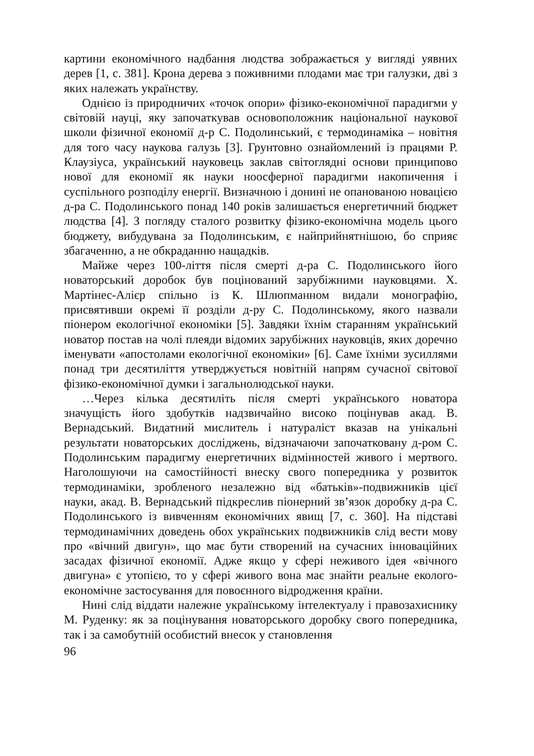картини економічного надбання людства зображається у вигляді уявних дерев [1, с. 381]. Крона дерева з поживними плодами має три галузки, дві з яких належать українству.
Однією із природничих «точок опори» фізико-економічної парадигми у світовій науці, яку започаткував основоположник національної наукової школи фізичної економії д-р С. Подолинський, є термодинаміка – новітня для того часу наукова галузь [3]. Грунтовно ознайомлений із працями Р. Клаузіуса, український науковець заклав світоглядні основи принципово нової для економії як науки ноосферної парадигми накопичення і суспільного розподілу енергії. Визначною і донині не опанованою новацією д-ра С. Подолинського понад 140 років залишається енергетичний бюджет людства [4]. З погляду сталого розвитку фізико-економічна модель цього бюджету, вибудувана за Подолинським, є найприйнятнішою, бо сприяє збагаченню, а не обкраданню нащадків.
Майже через 100-ліття після смерті д-ра С. Подолинського його новаторський доробок був поцінований зарубіжними науковцями. Х. Мартінес-Алієр спільно із К. Шлюпманном видали монографію, присвятивши окремі її розділи д-ру С. Подолинському, якого назвали піонером екологічної економіки [5]. Завдяки їхнім старанням український новатор постав на чолі плеяди відомих зарубіжних науковців, яких доречно іменувати «апостолами екологічної економіки» [6]. Саме їхніми зусиллями понад три десятиліття утверджується новітній напрям сучасної світової фізико-економічної думки і загальнолюдської науки.
…Через кілька десятиліть після смерті українського новатора значущість його здобутків надзвичайно високо поцінував акад. В. Вернадський. Видатний мислитель і натураліст вказав на унікальні результати новаторських досліджень, відзначаючи започатковану д-ром С. Подолинським парадигму енергетичних відмінностей живого і мертвого. Наголошуючи на самостійності внеску свого попередника у розвиток термодинаміки, зробленого незалежно від «батьків»-подвижників цієї науки, акад. В. Вернадський підкреслив піонерний зв’язок доробку д-ра С. Подолинського із вивченням економічних явищ [7, с. 360]. На підставі термодинамічних доведень обох українських подвижників слід вести мову про «вічний двигун», що має бути створений на сучасних інноваційних засадах фізичної економії. Адже якщо у сфері неживого ідея «вічного двигуна» є утопією, то у сфері живого вона має знайти реальне еколого-економічне застосування для повоєнного відродження країни.
Нині слід віддати належне українському інтелектуалу і правозахиснику М. Руденку: як за поцінування новаторського доробку свого попередника, так і за самобутній особистий внесок у становлення
96